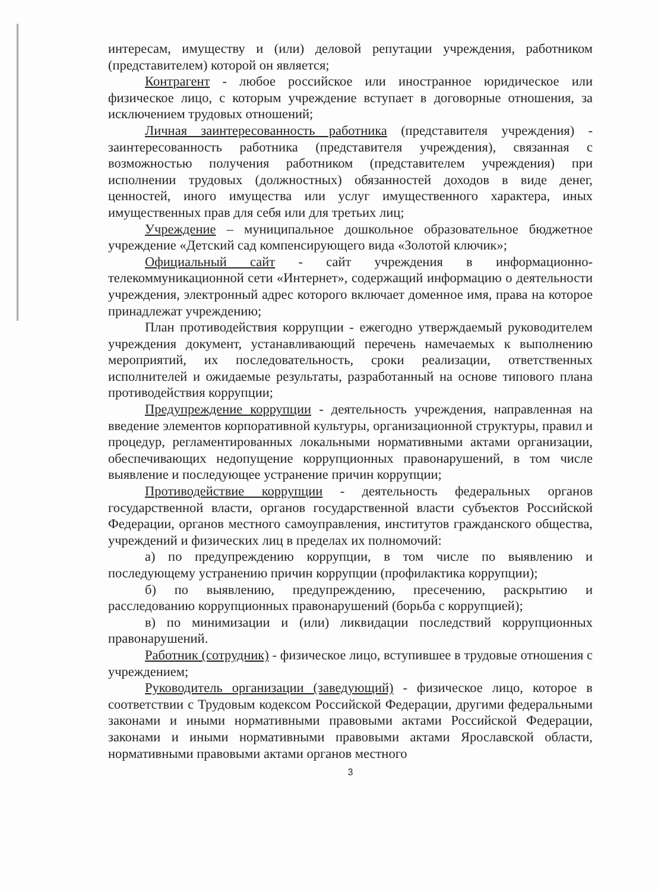интересам, имуществу и (или) деловой репутации учреждения, работником (представителем) которой он является;
Контрагент - любое российское или иностранное юридическое или физическое лицо, с которым учреждение вступает в договорные отношения, за исключением трудовых отношений;
Личная заинтересованность работника (представителя учреждения) - заинтересованность работника (представителя учреждения), связанная с возможностью получения работником (представителем учреждения) при исполнении трудовых (должностных) обязанностей доходов в виде денег, ценностей, иного имущества или услуг имущественного характера, иных имущественных прав для себя или для третьих лиц;
Учреждение – муниципальное дошкольное образовательное бюджетное учреждение «Детский сад компенсирующего вида «Золотой ключик»;
Официальный сайт - сайт учреждения в информационно-телекоммуникационной сети «Интернет», содержащий информацию о деятельности учреждения, электронный адрес которого включает доменное имя, права на которое принадлежат учреждению;
План противодействия коррупции - ежегодно утверждаемый руководителем учреждения документ, устанавливающий перечень намечаемых к выполнению мероприятий, их последовательность, сроки реализации, ответственных исполнителей и ожидаемые результаты, разработанный на основе типового плана противодействия коррупции;
Предупреждение коррупции - деятельность учреждения, направленная на введение элементов корпоративной культуры, организационной структуры, правил и процедур, регламентированных локальными нормативными актами организации, обеспечивающих недопущение коррупционных правонарушений, в том числе выявление и последующее устранение причин коррупции;
Противодействие коррупции - деятельность федеральных органов государственной власти, органов государственной власти субъектов Российской Федерации, органов местного самоуправления, институтов гражданского общества, учреждений и физических лиц в пределах их полномочий:
а) по предупреждению коррупции, в том числе по выявлению и последующему устранению причин коррупции (профилактика коррупции);
б) по выявлению, предупреждению, пресечению, раскрытию и расследованию коррупционных правонарушений (борьба с коррупцией);
в) по минимизации и (или) ликвидации последствий коррупционных правонарушений.
Работник (сотрудник) - физическое лицо, вступившее в трудовые отношения с учреждением;
Руководитель организации (заведующий) - физическое лицо, которое в соответствии с Трудовым кодексом Российской Федерации, другими федеральными законами и иными нормативными правовыми актами Российской Федерации, законами и иными нормативными правовыми актами Ярославской области, нормативными правовыми актами органов местного
3